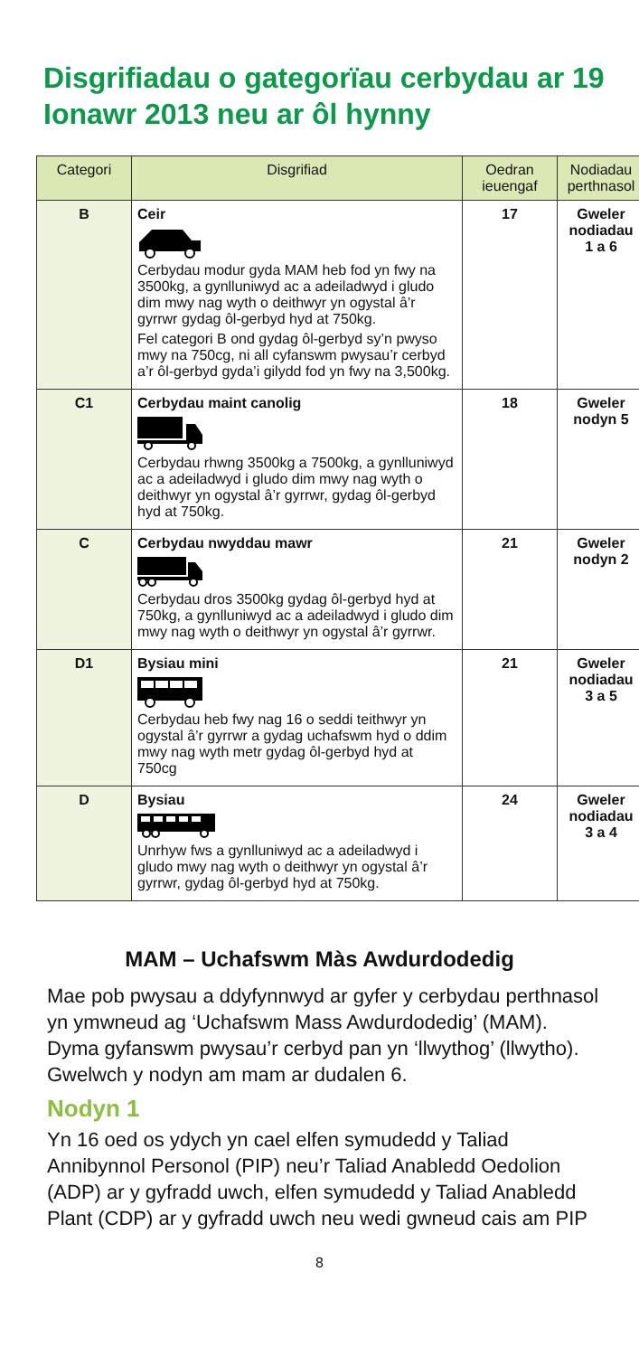Disgrifiadau o gategorïau cerbydau ar 19 Ionawr 2013 neu ar ôl hynny
| Categori | Disgrifiad | Oedran ieuengaf | Nodiadau perthnasol |
| --- | --- | --- | --- |
| B | Ceir Cerbydau modur gyda MAM heb fod yn fwy na 3500kg, a gynlluniwyd ac a adeiladwyd i gludo dim mwy nag wyth o deithwyr yn ogystal â’r gyrrwr gydag ôl-gerbyd hyd at 750kg. Fel categori B ond gydag ôl-gerbyd sy’n pwyso mwy na 750cg, ni all cyfanswm pwysau’r cerbyd a’r ôl-gerbyd gyda’i gilydd fod yn fwy na 3,500kg. | 17 | Gweler nodiadau 1 a 6 |
| C1 | Cerbydau maint canolig Cerbydau rhwng 3500kg a 7500kg, a gynlluniwyd ac a adeiladwyd i gludo dim mwy nag wyth o deithwyr yn ogystal â’r gyrrwr, gydag ôl-gerbyd hyd at 750kg. | 18 | Gweler nodyn 5 |
| C | Cerbydau nwyddau mawr Cerbydau dros 3500kg gydag ôl-gerbyd hyd at 750kg, a gynlluniwyd ac a adeiladwyd i gludo dim mwy nag wyth o deithwyr yn ogystal â’r gyrrwr. | 21 | Gweler nodyn 2 |
| D1 | Bysiau mini Cerbydau heb fwy nag 16 o seddi teithwyr yn ogystal â’r gyrrwr a gydag uchafswm hyd o ddim mwy nag wyth metr gydag ôl-gerbyd hyd at 750cg | 21 | Gweler nodiadau 3 a 5 |
| D | Bysiau Unrhyw fws a gynlluniwyd ac a adeiladwyd i gludo mwy nag wyth o deithwyr yn ogystal â’r gyrrwr, gydag ôl-gerbyd hyd at 750kg. | 24 | Gweler nodiadau 3 a 4 |
MAM – Uchafswm Màs Awdurdodedig
Mae pob pwysau a ddyfynnwyd ar gyfer y cerbydau perthnasol yn ymwneud ag ‘Uchafswm Mass Awdurdodedig’ (MAM). Dyma gyfanswm pwysau’r cerbyd pan yn ‘llwythog’ (llwytho). Gwelwch y nodyn am mam ar dudalen 6.
Nodyn 1
Yn 16 oed os ydych yn cael elfen symudedd y Taliad Annibynnol Personol (PIP) neu’r Taliad Anabledd Oedolion (ADP) ar y gyfradd uwch, elfen symudedd y Taliad Anabledd Plant (CDP) ar y gyfradd uwch neu wedi gwneud cais am PIP
8